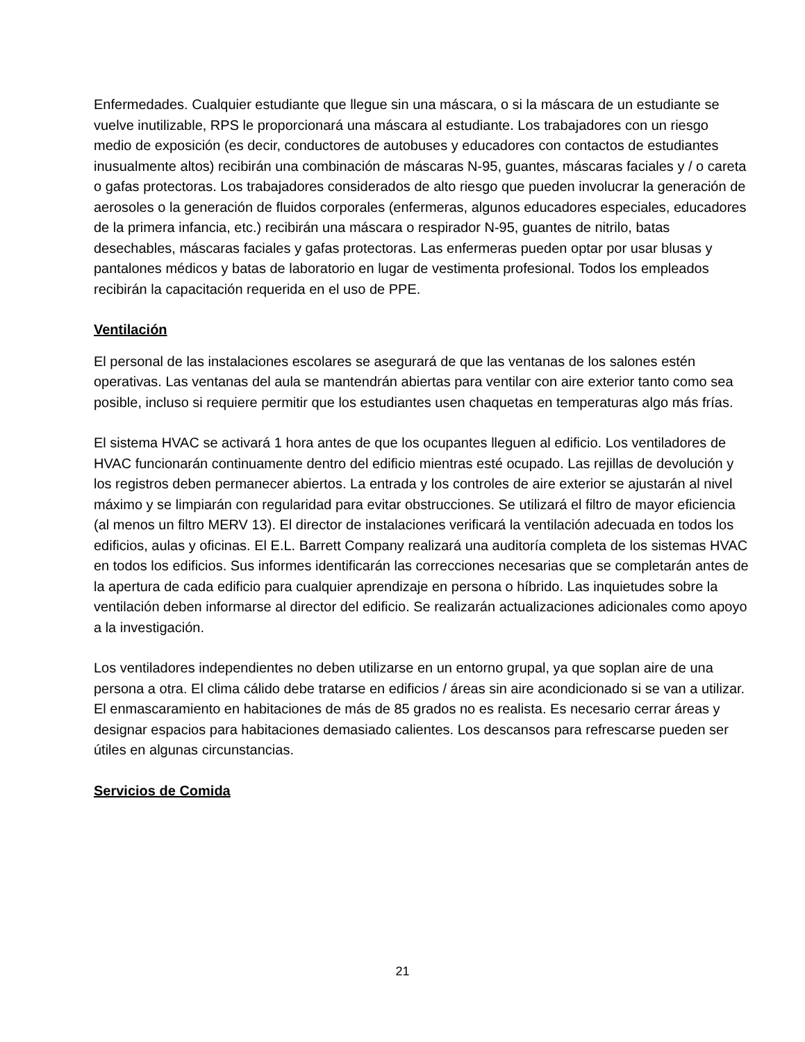Enfermedades. Cualquier estudiante que llegue sin una máscara, o si la máscara de un estudiante se vuelve inutilizable, RPS le proporcionará una máscara al estudiante. Los trabajadores con un riesgo medio de exposición (es decir, conductores de autobuses y educadores con contactos de estudiantes inusualmente altos) recibirán una combinación de máscaras N-95, guantes, máscaras faciales y / o careta o gafas protectoras. Los trabajadores considerados de alto riesgo que pueden involucrar la generación de aerosoles o la generación de fluidos corporales (enfermeras, algunos educadores especiales, educadores de la primera infancia, etc.) recibirán una máscara o respirador N-95, guantes de nitrilo, batas desechables, máscaras faciales y gafas protectoras. Las enfermeras pueden optar por usar blusas y pantalones médicos y batas de laboratorio en lugar de vestimenta profesional. Todos los empleados recibirán la capacitación requerida en el uso de PPE.
Ventilación
El personal de las instalaciones escolares se asegurará de que las ventanas de los salones estén operativas. Las ventanas del aula se mantendrán abiertas para ventilar con aire exterior tanto como sea posible, incluso si requiere permitir que los estudiantes usen chaquetas en temperaturas algo más frías.
El sistema HVAC se activará 1 hora antes de que los ocupantes lleguen al edificio. Los ventiladores de HVAC funcionarán continuamente dentro del edificio mientras esté ocupado. Las rejillas de devolución y los registros deben permanecer abiertos. La entrada y los controles de aire exterior se ajustarán al nivel máximo y se limpiarán con regularidad para evitar obstrucciones. Se utilizará el filtro de mayor eficiencia (al menos un filtro MERV 13). El director de instalaciones verificará la ventilación adecuada en todos los edificios, aulas y oficinas. El E.L. Barrett Company realizará una auditoría completa de los sistemas HVAC en todos los edificios. Sus informes identificarán las correcciones necesarias que se completarán antes de la apertura de cada edificio para cualquier aprendizaje en persona o híbrido. Las inquietudes sobre la ventilación deben informarse al director del edificio. Se realizarán actualizaciones adicionales como apoyo a la investigación.
Los ventiladores independientes no deben utilizarse en un entorno grupal, ya que soplan aire de una persona a otra. El clima cálido debe tratarse en edificios / áreas sin aire acondicionado si se van a utilizar. El enmascaramiento en habitaciones de más de 85 grados no es realista. Es necesario cerrar áreas y designar espacios para habitaciones demasiado calientes. Los descansos para refrescarse pueden ser útiles en algunas circunstancias.
Servicios de Comida
21